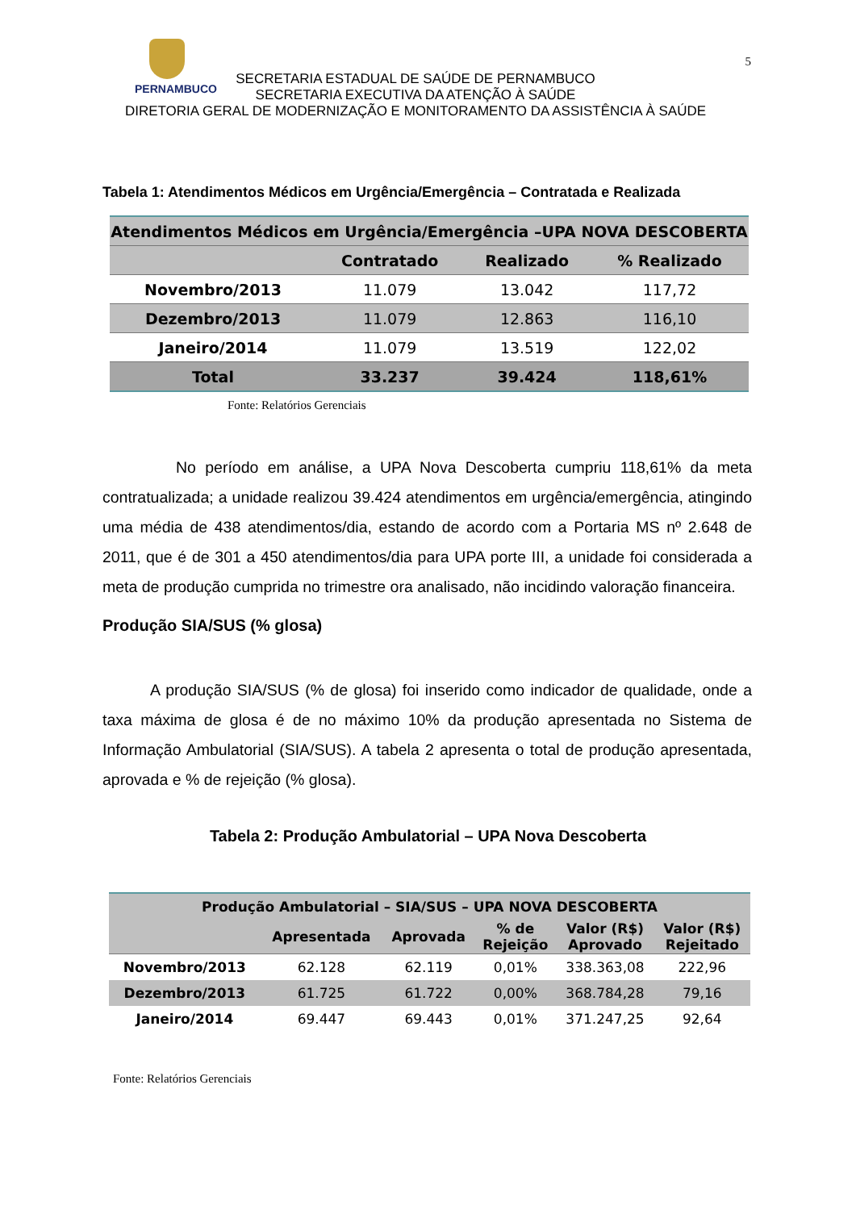PERNAMBUCO
5
SECRETARIA ESTADUAL DE SAÚDE DE PERNAMBUCO
SECRETARIA EXECUTIVA DA ATENÇÃO À SAÚDE
DIRETORIA GERAL DE MODERNIZAÇÃO E MONITORAMENTO DA ASSISTÊNCIA À SAÚDE
Tabela 1: Atendimentos Médicos em Urgência/Emergência – Contratada e Realizada
| Atendimentos Médicos em Urgência/Emergência –UPA NOVA DESCOBERTA | | | |
| --- | --- | --- | --- |
| | Contratado | Realizado | % Realizado |
| Novembro/2013 | 11.079 | 13.042 | 117,72 |
| Dezembro/2013 | 11.079 | 12.863 | 116,10 |
| Janeiro/2014 | 11.079 | 13.519 | 122,02 |
| Total | 33.237 | 39.424 | 118,61% |
Fonte: Relatórios Gerenciais
No período em análise, a UPA Nova Descoberta cumpriu 118,61% da meta contratualizada; a unidade realizou 39.424 atendimentos em urgência/emergência, atingindo uma média de 438 atendimentos/dia, estando de acordo com a Portaria MS nº 2.648 de 2011, que é de 301 a 450 atendimentos/dia para UPA porte III, a unidade foi considerada a meta de produção cumprida no trimestre ora analisado, não incidindo valoração financeira.
Produção SIA/SUS (% glosa)
A produção SIA/SUS (% de glosa) foi inserido como indicador de qualidade, onde a taxa máxima de glosa é de no máximo 10% da produção apresentada no Sistema de Informação Ambulatorial (SIA/SUS). A tabela 2 apresenta o total de produção apresentada, aprovada e % de rejeição (% glosa).
Tabela 2: Produção Ambulatorial – UPA Nova Descoberta
| Produção Ambulatorial – SIA/SUS – UPA NOVA DESCOBERTA | | | | | |
| --- | --- | --- | --- | --- | --- |
| | Apresentada | Aprovada | % de Rejeição | Valor (R$) Aprovado | Valor (R$) Rejeitado |
| Novembro/2013 | 62.128 | 62.119 | 0,01% | 338.363,08 | 222,96 |
| Dezembro/2013 | 61.725 | 61.722 | 0,00% | 368.784,28 | 79,16 |
| Janeiro/2014 | 69.447 | 69.443 | 0,01% | 371.247,25 | 92,64 |
Fonte: Relatórios Gerenciais